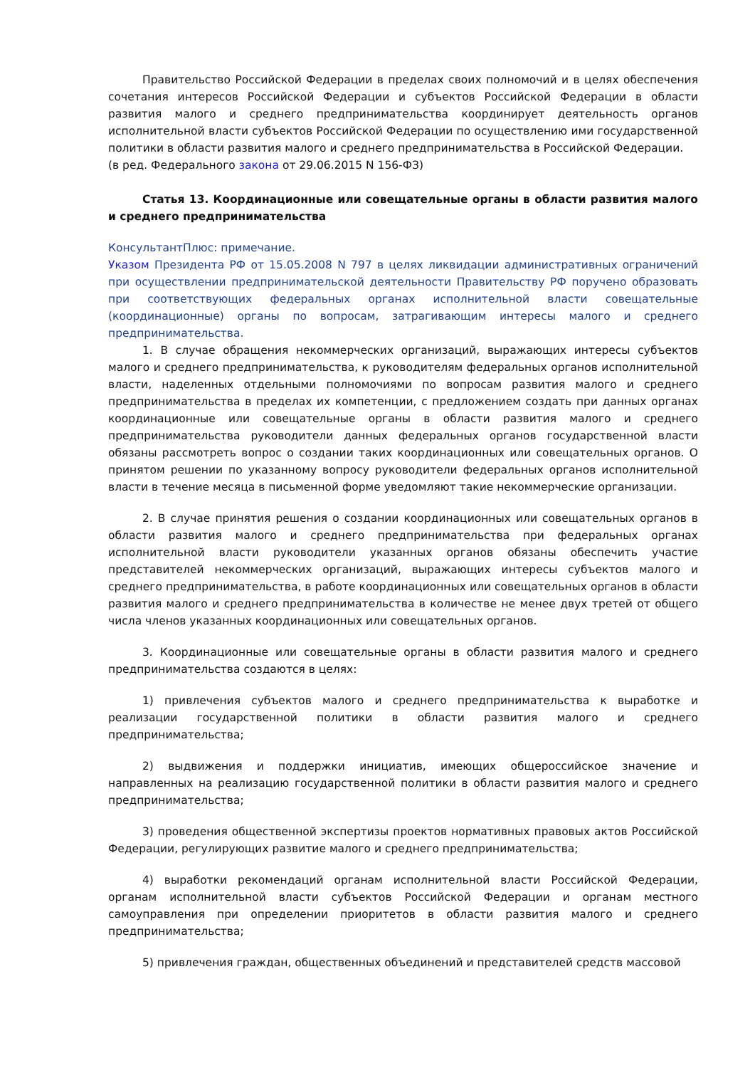Правительство Российской Федерации в пределах своих полномочий и в целях обеспечения сочетания интересов Российской Федерации и субъектов Российской Федерации в области развития малого и среднего предпринимательства координирует деятельность органов исполнительной власти субъектов Российской Федерации по осуществлению ими государственной политики в области развития малого и среднего предпринимательства в Российской Федерации.
(в ред. Федерального закона от 29.06.2015 N 156-ФЗ)
Статья 13. Координационные или совещательные органы в области развития малого и среднего предпринимательства
КонсультантПлюс: примечание.
Указом Президента РФ от 15.05.2008 N 797 в целях ликвидации административных ограничений при осуществлении предпринимательской деятельности Правительству РФ поручено образовать при соответствующих федеральных органах исполнительной власти совещательные (координационные) органы по вопросам, затрагивающим интересы малого и среднего предпринимательства.
1. В случае обращения некоммерческих организаций, выражающих интересы субъектов малого и среднего предпринимательства, к руководителям федеральных органов исполнительной власти, наделенных отдельными полномочиями по вопросам развития малого и среднего предпринимательства в пределах их компетенции, с предложением создать при данных органах координационные или совещательные органы в области развития малого и среднего предпринимательства руководители данных федеральных органов государственной власти обязаны рассмотреть вопрос о создании таких координационных или совещательных органов. О принятом решении по указанному вопросу руководители федеральных органов исполнительной власти в течение месяца в письменной форме уведомляют такие некоммерческие организации.
2. В случае принятия решения о создании координационных или совещательных органов в области развития малого и среднего предпринимательства при федеральных органах исполнительной власти руководители указанных органов обязаны обеспечить участие представителей некоммерческих организаций, выражающих интересы субъектов малого и среднего предпринимательства, в работе координационных или совещательных органов в области развития малого и среднего предпринимательства в количестве не менее двух третей от общего числа членов указанных координационных или совещательных органов.
3. Координационные или совещательные органы в области развития малого и среднего предпринимательства создаются в целях:
1) привлечения субъектов малого и среднего предпринимательства к выработке и реализации государственной политики в области развития малого и среднего предпринимательства;
2) выдвижения и поддержки инициатив, имеющих общероссийское значение и направленных на реализацию государственной политики в области развития малого и среднего предпринимательства;
3) проведения общественной экспертизы проектов нормативных правовых актов Российской Федерации, регулирующих развитие малого и среднего предпринимательства;
4) выработки рекомендаций органам исполнительной власти Российской Федерации, органам исполнительной власти субъектов Российской Федерации и органам местного самоуправления при определении приоритетов в области развития малого и среднего предпринимательства;
5) привлечения граждан, общественных объединений и представителей средств массовой